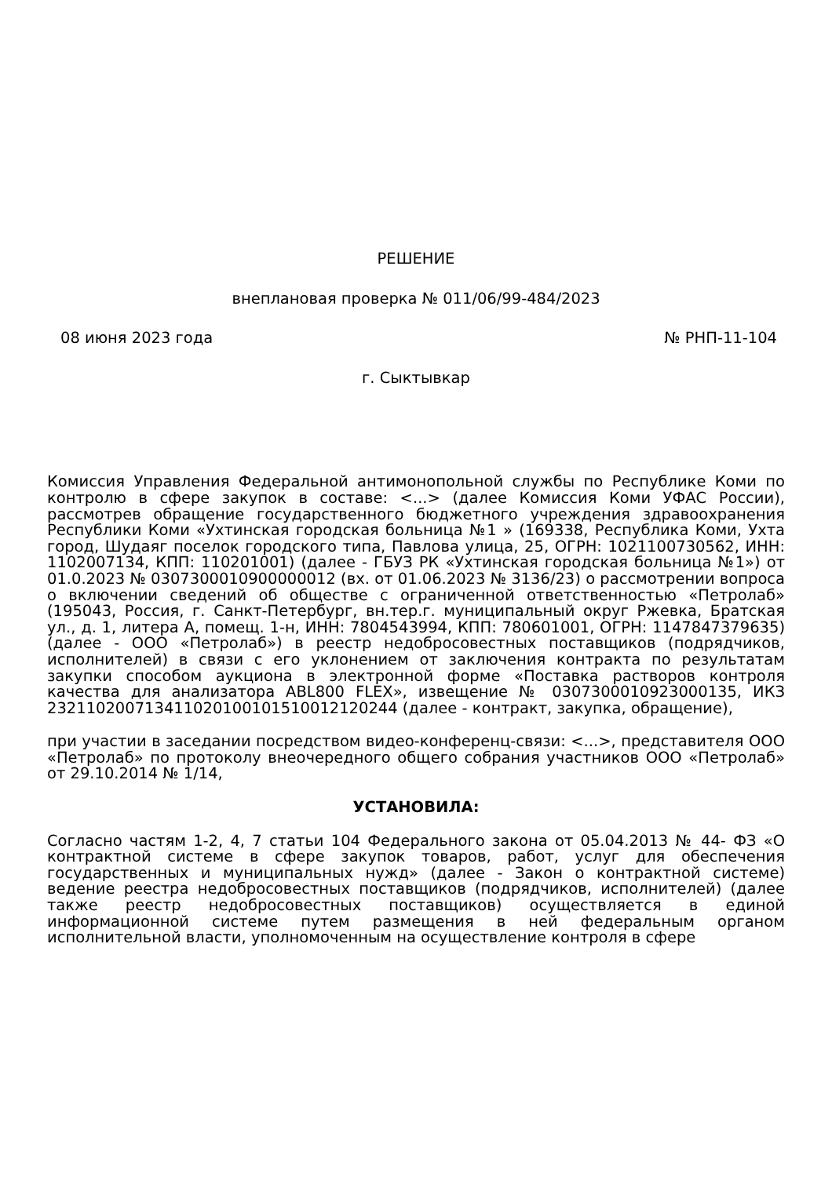РЕШЕНИЕ
внеплановая проверка № 011/06/99-484/2023
08 июня 2023 года № РНП-11-104
г. Сыктывкар
Комиссия Управления Федеральной антимонопольной службы по Республике Коми по контролю в сфере закупок в составе: <...> (далее Комиссия Коми УФАС России), рассмотрев обращение государственного бюджетного учреждения здравоохранения Республики Коми «Ухтинская городская больница №1 » (169338, Республика Коми, Ухта город, Шудаяг поселок городского типа, Павлова улица, 25, ОГРН: 1021100730562, ИНН: 1102007134, КПП: 110201001) (далее - ГБУЗ РК «Ухтинская городская больница №1») от 01.0.2023 № 0307300010900000012 (вх. от 01.06.2023 № 3136/23) о рассмотрении вопроса о включении сведений об обществе с ограниченной ответственностью «Петролаб» (195043, Россия, г. Санкт-Петербург, вн.тер.г. муниципальный округ Ржевка, Братская ул., д. 1, литера А, помещ. 1-н, ИНН: 7804543994, КПП: 780601001, ОГРН: 1147847379635) (далее - ООО «Петролаб») в реестр недобросовестных поставщиков (подрядчиков, исполнителей) в связи с его уклонением от заключения контракта по результатам закупки способом аукциона в электронной форме «Поставка растворов контроля качества для анализатора ABL800 FLEX», извещение № 0307300010923000135, ИКЗ 232110200713411020100101510012120244 (далее - контракт, закупка, обращение),
при участии в заседании посредством видео-конференц-связи: <...>, представителя ООО «Петролаб» по протоколу внеочередного общего собрания участников ООО «Петролаб» от 29.10.2014 № 1/14,
УСТАНОВИЛА:
Согласно частям 1-2, 4, 7 статьи 104 Федерального закона от 05.04.2013 № 44- ФЗ «О контрактной системе в сфере закупок товаров, работ, услуг для обеспечения государственных и муниципальных нужд» (далее - Закон о контрактной системе) ведение реестра недобросовестных поставщиков (подрядчиков, исполнителей) (далее также реестр недобросовестных поставщиков) осуществляется в единой информационной системе путем размещения в ней федеральным органом исполнительной власти, уполномоченным на осуществление контроля в сфере